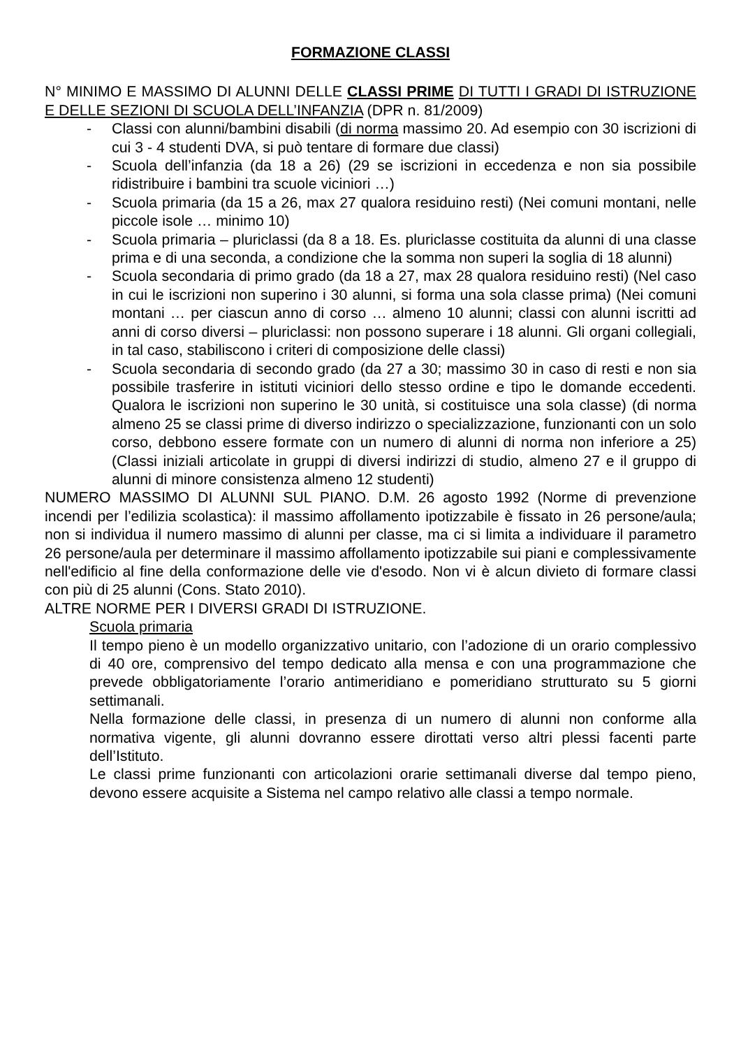FORMAZIONE CLASSI
N° MINIMO E MASSIMO DI ALUNNI DELLE CLASSI PRIME DI TUTTI I GRADI DI ISTRUZIONE E DELLE SEZIONI DI SCUOLA DELL’INFANZIA (DPR n. 81/2009)
- Classi con alunni/bambini disabili (di norma massimo 20. Ad esempio con 30 iscrizioni di cui 3 - 4 studenti DVA, si può tentare di formare due classi)
- Scuola dell’infanzia (da 18 a 26) (29 se iscrizioni in eccedenza e non sia possibile ridistribuire i bambini tra scuole viciniori …)
- Scuola primaria (da 15 a 26, max 27 qualora residuino resti) (Nei comuni montani, nelle piccole isole … minimo 10)
- Scuola primaria – pluriclassi (da 8 a 18. Es. pluriclasse costituita da alunni di una classe prima e di una seconda, a condizione che la somma non superi la soglia di 18 alunni)
- Scuola secondaria di primo grado (da 18 a 27, max 28 qualora residuino resti) (Nel caso in cui le iscrizioni non superino i 30 alunni, si forma una sola classe prima) (Nei comuni montani … per ciascun anno di corso … almeno 10 alunni; classi con alunni iscritti ad anni di corso diversi – pluriclassi: non possono superare i 18 alunni. Gli organi collegiali, in tal caso, stabiliscono i criteri di composizione delle classi)
- Scuola secondaria di secondo grado (da 27 a 30; massimo 30 in caso di resti e non sia possibile trasferire in istituti viciniori dello stesso ordine e tipo le domande eccedenti. Qualora le iscrizioni non superino le 30 unità, si costituisce una sola classe) (di norma almeno 25 se classi prime di diverso indirizzo o specializzazione, funzionanti con un solo corso, debbono essere formate con un numero di alunni di norma non inferiore a 25) (Classi iniziali articolate in gruppi di diversi indirizzi di studio, almeno 27 e il gruppo di alunni di minore consistenza almeno 12 studenti)
NUMERO MASSIMO DI ALUNNI SUL PIANO. D.M. 26 agosto 1992 (Norme di prevenzione incendi per l’edilizia scolastica): il massimo affollamento ipotizzabile è fissato in 26 persone/aula; non si individua il numero massimo di alunni per classe, ma ci si limita a individuare il parametro 26 persone/aula per determinare il massimo affollamento ipotizzabile sui piani e complessivamente nell'edificio al fine della conformazione delle vie d'esodo. Non vi è alcun divieto di formare classi con più di 25 alunni (Cons. Stato 2010).
ALTRE NORME PER I DIVERSI GRADI DI ISTRUZIONE.
Scuola primaria
Il tempo pieno è un modello organizzativo unitario, con l’adozione di un orario complessivo di 40 ore, comprensivo del tempo dedicato alla mensa e con una programmazione che prevede obbligatoriamente l’orario antimeridiano e pomeridiano strutturato su 5 giorni settimanali.
Nella formazione delle classi, in presenza di un numero di alunni non conforme alla normativa vigente, gli alunni dovranno essere dirottati verso altri plessi facenti parte dell’Istituto.
Le classi prime funzionanti con articolazioni orarie settimanali diverse dal tempo pieno, devono essere acquisite a Sistema nel campo relativo alle classi a tempo normale.